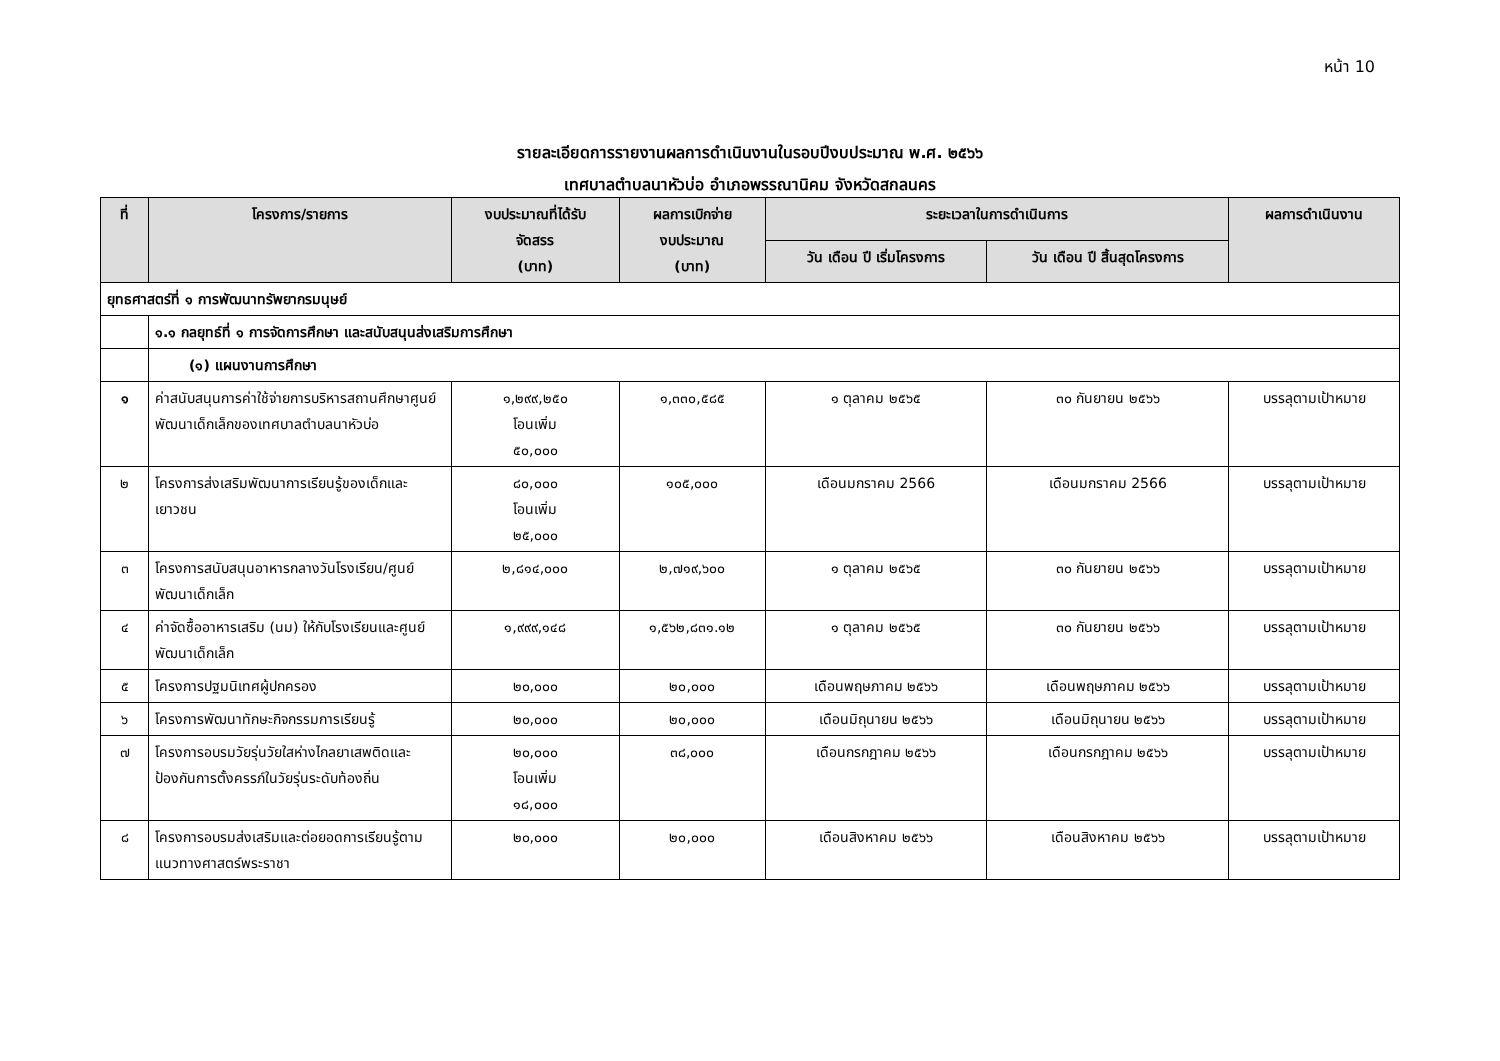หน้า 10
รายละเอียดการรายงานผลการดำเนินงานในรอบปีงบประมาณ พ.ศ. ๒๕๖๖
เทศบาลตำบลนาหัวบ่อ อำเภอพรรณานิคม จังหวัดสกลนคร
| ที่ | โครงการ/รายการ | งบประมาณที่ได้รับ จัดสรร (บาท) | ผลการเบิกจ่าย งบประมาณ (บาท) | ระยะเวลาในการดำเนินการ | | ผลการดำเนินงาน |
| --- | --- | --- | --- | --- | --- | --- |
| | | | | วัน เดือน ปี เริ่มโครงการ | วัน เดือน ปี สิ้นสุดโครงการ | |
| ยุทธศาสตร์ที่ ๑ การพัฒนาทรัพยากรมนุษย์ | | | | | | |
| | ๑.๑ กลยุทธ์ที่ ๑ การจัดการศึกษา และสนับสนุนส่งเสริมการศึกษา | | | | | |
| | (๑) แผนงานการศึกษา | | | | | |
| ๑ | ค่าสนับสนุนการค่าใช้จ่ายการบริหารสถานศึกษาศูนย์พัฒนาเด็กเล็กของเทศบาลตำบลนาหัวบ่อ | ๑,๒๙๙,๒๕๐ โอนเพิ่ม ๕๐,๐๐๐ | ๑,๓๓๐,๕๘๕ | ๑ ตุลาคม ๒๕๖๕ | ๓๐ กันยายน ๒๕๖๖ | บรรลุตามเป้าหมาย |
| ๒ | โครงการส่งเสริมพัฒนาการเรียนรู้ของเด็กและเยาวชน | ๘๐,๐๐๐ โอนเพิ่ม ๒๕,๐๐๐ | ๑๐๕,๐๐๐ | เดือนมกราคม 2566 | เดือนมกราคม 2566 | บรรลุตามเป้าหมาย |
| ๓ | โครงการสนับสนุนอาหารกลางวันโรงเรียน/ศูนย์พัฒนาเด็กเล็ก | ๒,๘๑๔,๐๐๐ | ๒,๗๑๙,๖๐๐ | ๑ ตุลาคม ๒๕๖๕ | ๓๐ กันยายน ๒๕๖๖ | บรรลุตามเป้าหมาย |
| ๔ | ค่าจัดซื้ออาหารเสริม (นม) ให้กับโรงเรียนและศูนย์พัฒนาเด็กเล็ก | ๑,๙๙๙,๑๔๘ | ๑,๕๖๒,๘๓๑.๑๒ | ๑ ตุลาคม ๒๕๖๕ | ๓๐ กันยายน ๒๕๖๖ | บรรลุตามเป้าหมาย |
| ๕ | โครงการปฐมนิเทศผู้ปกครอง | ๒๐,๐๐๐ | ๒๐,๐๐๐ | เดือนพฤษภาคม ๒๕๖๖ | เดือนพฤษภาคม ๒๕๖๖ | บรรลุตามเป้าหมาย |
| ๖ | โครงการพัฒนาทักษะกิจกรรมการเรียนรู้ | ๒๐,๐๐๐ | ๒๐,๐๐๐ | เดือนมิถุนายน ๒๕๖๖ | เดือนมิถุนายน ๒๕๖๖ | บรรลุตามเป้าหมาย |
| ๗ | โครงการอบรมวัยรุ่นวัยใสห่างไกลยาเสพติดและป้องกันการตั้งครรภ์ในวัยรุ่นระดับท้องถิ่น | ๒๐,๐๐๐ โอนเพิ่ม ๑๘,๐๐๐ | ๓๘,๐๐๐ | เดือนกรกฎาคม ๒๕๖๖ | เดือนกรกฎาคม ๒๕๖๖ | บรรลุตามเป้าหมาย |
| ๘ | โครงการอบรมส่งเสริมและต่อยอดการเรียนรู้ตามแนวทางศาสตร์พระราชา | ๒๐,๐๐๐ | ๒๐,๐๐๐ | เดือนสิงหาคม ๒๕๖๖ | เดือนสิงหาคม ๒๕๖๖ | บรรลุตามเป้าหมาย |